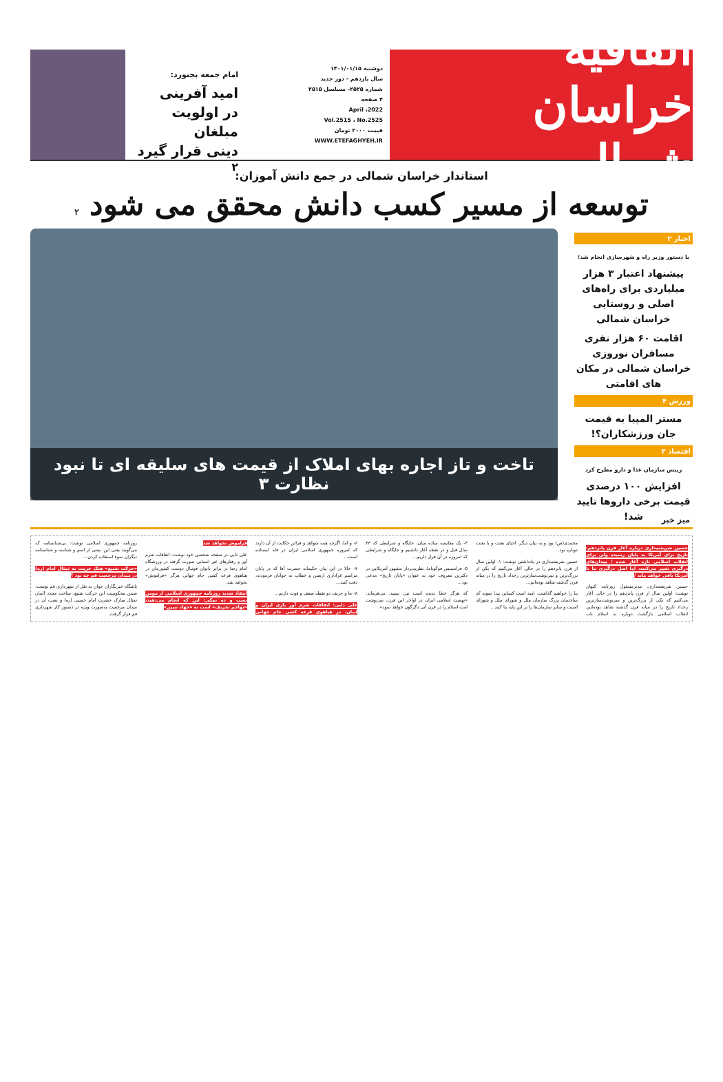اتفاقیه خراسان شمالی
دوشنبه ۱۴۰۱/۰۱/۱۵
سال یازدهم - دور جدید
شماره ۲۵۲۵- مسلسل ۲۵۱۵
۴ صفحه
April ،2022
Vol.2515 ، No.2525
قیمت ۲۰۰۰ تومان
WWW.ETEFAGHYEH.IR
امام جمعه بجنورد:
امید آفرینی
در اولویت مبلغان
دینی قرار گیرد
۲
استاندار خراسان شمالی در جمع دانش آموزان:
توسعه از مسیر کسب دانش محقق می شود ۲
اخبار ۲
با دستور وزیر راه و شهرسازی انجام شد؛
پیشنهاد اعتبار ۳ هزار میلیاردی برای راه‌های اصلی و روستایی خراسان شمالی
اقامت ۶۰ هزار نفری مسافران نوروزی خراسان شمالی در مکان های اقامتی
ورزش ۴
مستر المپیا به قیمت جان ورزشکاران؟!
اقتصاد ۳
رییس سازمان غذا و دارو مطرح کرد
افزایش ۱۰۰ درصدی قیمت برخی داروها تایید شد!
تاخت و تاز اجاره بهای املاک از قیمت های سلیقه ای تا نبود نظارت ۳
میز خبر
حسین شریعتمداری درباره آغاز قرن پانزدهم: تاریخ برای آمریکا به پایان رسیده ولی برای انقلاب اسلامی تازه آغاز شده / میدان‌های درگیری تغییر می‌کنند، اما اصل درگیری ما با آمریکا باقی خواهد ماند /
حسین شریعتمداری، مدیرمسئول روزنامه کیهان نوشت: اولین سال از قرن پانزدهم را در حالی آغاز می‌کنیم که یکی از بزرگ‌ترین و سرنوشت‌سازترین رخداد تاریخ را در میانه قرن گذشته شاهد بوده‌ایم. انقلاب اسلامی بازگشت دوباره به اسلام ناب محمدی(ص) بود و به بیان دیگر، احیای بعثت و یا بعثت دوباره بود.
حسین شریعتمداری در یادداشتی نوشت: ۱- اولین سال از قرن پانزدهم را در حالی آغاز می‌کنیم که یکی از بزرگ‌ترین و سرنوشت‌سازترین رخداد تاریخ را در میانه قرن گذشته شاهد بوده‌ایم...
بنا را خواهیم گذاشت. امید است کسانی پیدا شوند که ساختمان بزرگ سازمان ملل و شورای ملل و شورای امنیت و سایر سازمان‌ها را بر این پایه بنا کنند...
۴- یک مقایسه ساده میان، جایگاه و شرایطی که ۴۳ سال قبل و در نقطه آغاز داشتیم و جایگاه و شرایطی که امروزه در آن قرار داریم...
۵- فرانسیس فوکویاما، نظریه‌پرداز مشهور آمریکایی در دکترین معروف خود به عنوان «پایان تاریخ» مدعی بود...
که هرگز خطا ندیده است نیز، ببینید. می‌فرماید: «نهضت اسلامی ایران در اواخر این قرن، سرنوشت امت اسلام را در قرن آتی دگرگون خواهد نمود».
۶- و اما، اگرچه همه شواهد و قرائن حکایت از آن دارند که امروزه جمهوری اسلامی ایران در قله ایستاده است...
۷- حالا در این بیان حکیمانه حضرت آقا که در پایان مراسم عزاداری اربعین و خطاب به جوانان فرمودند، دقت کنید...
۸- ما و حریف دو نقطه ضعف و قوت داریم...
علی دایی: اتفاقات شرم آور بازی ایران و لبنان، در هیاهوی قرعه کشی جام جهانی فراموش نخواهد شد
علی دایی در صفحه شخصی خود نوشت: اتفاقات شرم آور و رفتارهای غیر انسانی صورت گرفته در ورزشگاه امام رضا در برابر بانوان فوتبال دوست کشورمان در هیاهوی قرعه کشی جام جهانی هرگز «فراموش» نخواهد شد.
انتقاد شدید روزنامه جمهوری اسلامی از مومن نسب و ده نمکی: این که انجام می‌دهید، «تهاجم تحریف» است نه «جهاد تبیین»
روزنامه جمهوری اسلامی نوشت: بی‌شناسنامه که می‌گویند یعنی این. یعنی از اسم و شناسه و شناسنامه دیگران سوء استفاده کردن...
«حرکت شنیع» هتک حرمت به تمثال امام (ره) در میدان مرجعیت قم چه بود ؟
باشگاه خبرنگاران جوان به نقل از شهرداری قم نوشت: ضمن محکومیت این حرکت شنیع، ساخت مجدد المان تمثال مبارک حضرت امام خمینی (ره) و نصب آن در میدان مرجعیت به‌صورت ویژه در دستور کار شهرداری قم قرار گرفت.